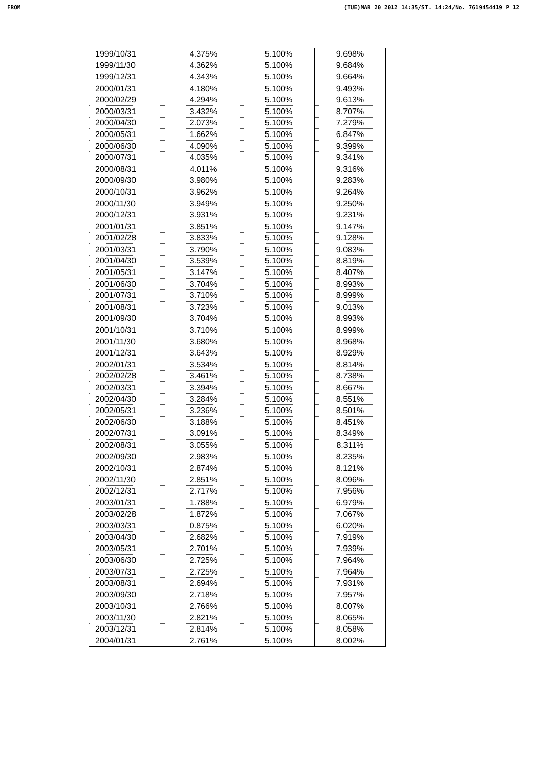FROM (TUE)MAR 20 2012 14:35/ST. 14:24/No. 7619454419 P 12
| 1999/10/31 | 4.375% | 5.100% | 9.698% |
| 1999/11/30 | 4.362% | 5.100% | 9.684% |
| 1999/12/31 | 4.343% | 5.100% | 9.664% |
| 2000/01/31 | 4.180% | 5.100% | 9.493% |
| 2000/02/29 | 4.294% | 5.100% | 9.613% |
| 2000/03/31 | 3.432% | 5.100% | 8.707% |
| 2000/04/30 | 2.073% | 5.100% | 7.279% |
| 2000/05/31 | 1.662% | 5.100% | 6.847% |
| 2000/06/30 | 4.090% | 5.100% | 9.399% |
| 2000/07/31 | 4.035% | 5.100% | 9.341% |
| 2000/08/31 | 4.011% | 5.100% | 9.316% |
| 2000/09/30 | 3.980% | 5.100% | 9.283% |
| 2000/10/31 | 3.962% | 5.100% | 9.264% |
| 2000/11/30 | 3.949% | 5.100% | 9.250% |
| 2000/12/31 | 3.931% | 5.100% | 9.231% |
| 2001/01/31 | 3.851% | 5.100% | 9.147% |
| 2001/02/28 | 3.833% | 5.100% | 9.128% |
| 2001/03/31 | 3.790% | 5.100% | 9.083% |
| 2001/04/30 | 3.539% | 5.100% | 8.819% |
| 2001/05/31 | 3.147% | 5.100% | 8.407% |
| 2001/06/30 | 3.704% | 5.100% | 8.993% |
| 2001/07/31 | 3.710% | 5.100% | 8.999% |
| 2001/08/31 | 3.723% | 5.100% | 9.013% |
| 2001/09/30 | 3.704% | 5.100% | 8.993% |
| 2001/10/31 | 3.710% | 5.100% | 8.999% |
| 2001/11/30 | 3.680% | 5.100% | 8.968% |
| 2001/12/31 | 3.643% | 5.100% | 8.929% |
| 2002/01/31 | 3.534% | 5.100% | 8.814% |
| 2002/02/28 | 3.461% | 5.100% | 8.738% |
| 2002/03/31 | 3.394% | 5.100% | 8.667% |
| 2002/04/30 | 3.284% | 5.100% | 8.551% |
| 2002/05/31 | 3.236% | 5.100% | 8.501% |
| 2002/06/30 | 3.188% | 5.100% | 8.451% |
| 2002/07/31 | 3.091% | 5.100% | 8.349% |
| 2002/08/31 | 3.055% | 5.100% | 8.311% |
| 2002/09/30 | 2.983% | 5.100% | 8.235% |
| 2002/10/31 | 2.874% | 5.100% | 8.121% |
| 2002/11/30 | 2.851% | 5.100% | 8.096% |
| 2002/12/31 | 2.717% | 5.100% | 7.956% |
| 2003/01/31 | 1.788% | 5.100% | 6.979% |
| 2003/02/28 | 1.872% | 5.100% | 7.067% |
| 2003/03/31 | 0.875% | 5.100% | 6.020% |
| 2003/04/30 | 2.682% | 5.100% | 7.919% |
| 2003/05/31 | 2.701% | 5.100% | 7.939% |
| 2003/06/30 | 2.725% | 5.100% | 7.964% |
| 2003/07/31 | 2.725% | 5.100% | 7.964% |
| 2003/08/31 | 2.694% | 5.100% | 7.931% |
| 2003/09/30 | 2.718% | 5.100% | 7.957% |
| 2003/10/31 | 2.766% | 5.100% | 8.007% |
| 2003/11/30 | 2.821% | 5.100% | 8.065% |
| 2003/12/31 | 2.814% | 5.100% | 8.058% |
| 2004/01/31 | 2.761% | 5.100% | 8.002% |